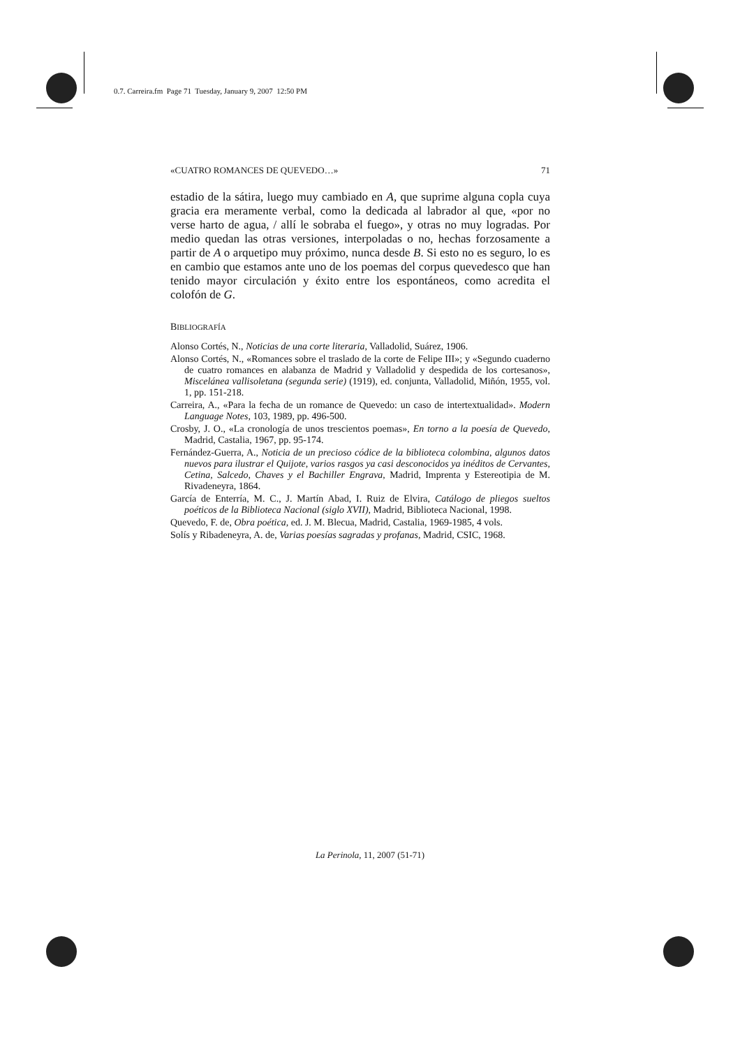0.7. Carreira.fm Page 71 Tuesday, January 9, 2007 12:50 PM
«CUATRO ROMANCES DE QUEVEDO…» 71
estadio de la sátira, luego muy cambiado en A, que suprime alguna copla cuya gracia era meramente verbal, como la dedicada al labrador al que, «por no verse harto de agua, / allí le sobraba el fuego», y otras no muy logradas. Por medio quedan las otras versiones, interpoladas o no, hechas forzosamente a partir de A o arquetipo muy próximo, nunca desde B. Si esto no es seguro, lo es en cambio que estamos ante uno de los poemas del corpus quevedesco que han tenido mayor circulación y éxito entre los espontáneos, como acredita el colofón de G.
BIBLIOGRAFÍA
Alonso Cortés, N., Noticias de una corte literaria, Valladolid, Suárez, 1906.
Alonso Cortés, N., «Romances sobre el traslado de la corte de Felipe III»; y «Segundo cuaderno de cuatro romances en alabanza de Madrid y Valladolid y despedida de los cortesanos», Miscelánea vallisoletana (segunda serie) (1919), ed. conjunta, Valladolid, Miñón, 1955, vol. 1, pp. 151-218.
Carreira, A., «Para la fecha de un romance de Quevedo: un caso de intertextualidad». Modern Language Notes, 103, 1989, pp. 496-500.
Crosby, J. O., «La cronología de unos trescientos poemas», En torno a la poesía de Quevedo, Madrid, Castalia, 1967, pp. 95-174.
Fernández-Guerra, A., Noticia de un precioso códice de la biblioteca colombina, algunos datos nuevos para ilustrar el Quijote, varios rasgos ya casi desconocidos ya inéditos de Cervantes, Cetina, Salcedo, Chaves y el Bachiller Engrava, Madrid, Imprenta y Estereotipia de M. Rivadeneyra, 1864.
García de Enterría, M. C., J. Martín Abad, I. Ruiz de Elvira, Catálogo de pliegos sueltos poéticos de la Biblioteca Nacional (siglo XVII), Madrid, Biblioteca Nacional, 1998.
Quevedo, F. de, Obra poética, ed. J. M. Blecua, Madrid, Castalia, 1969-1985, 4 vols.
Solís y Ribadeneyra, A. de, Varias poesías sagradas y profanas, Madrid, CSIC, 1968.
La Perinola, 11, 2007 (51-71)